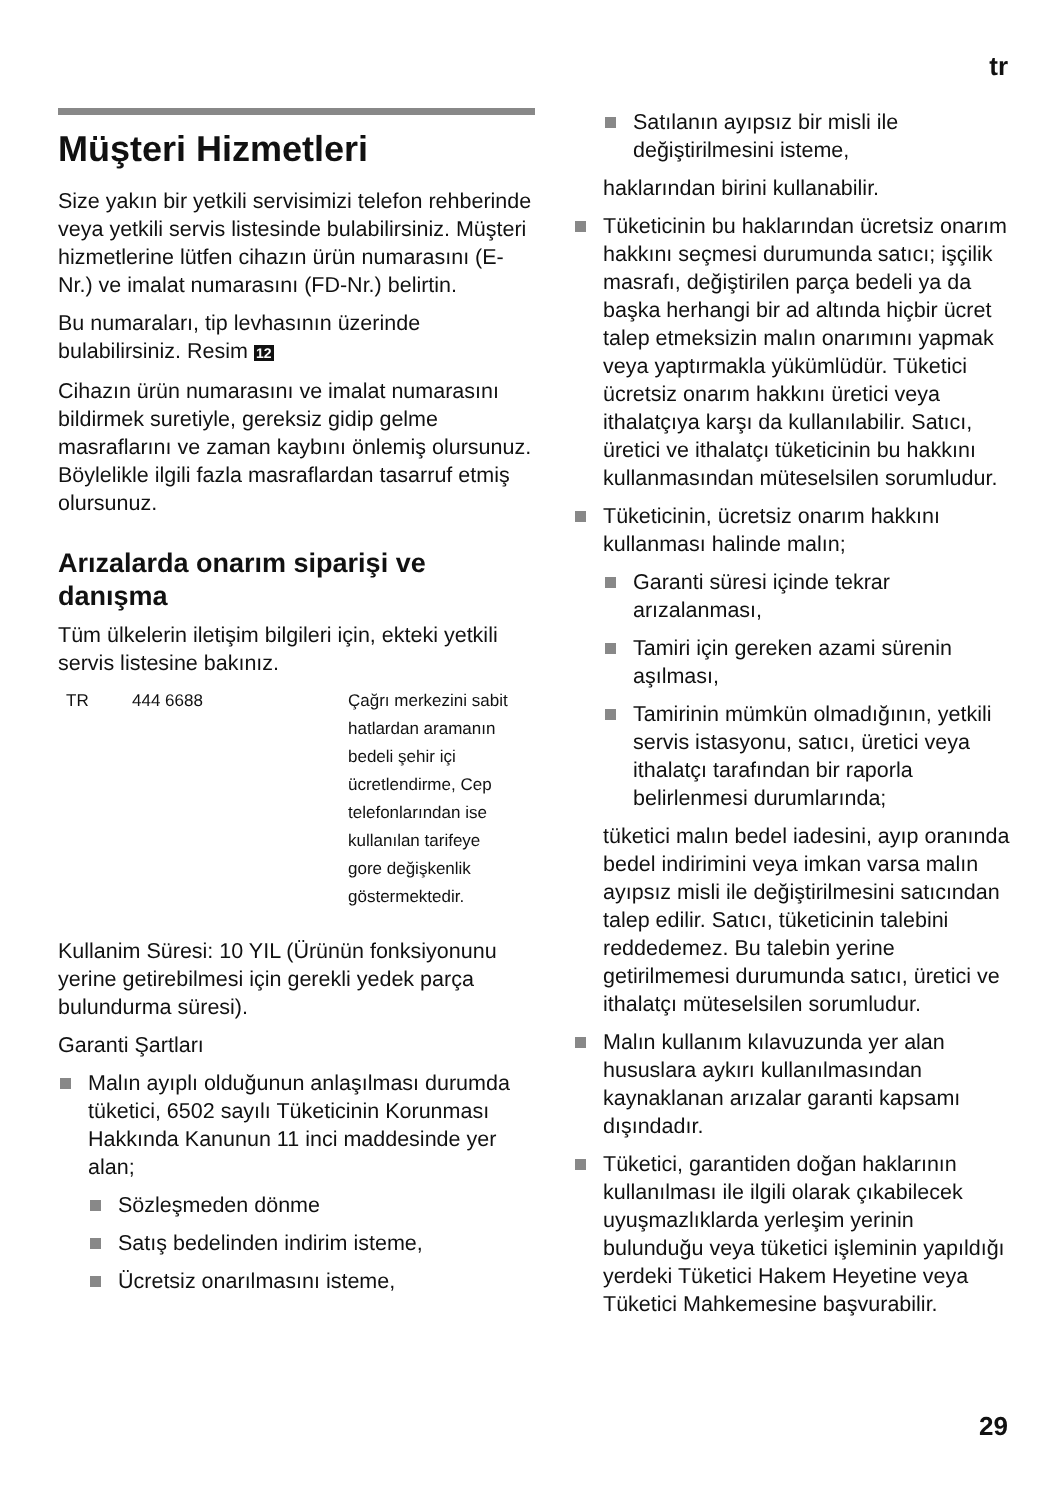tr
Müşteri Hizmetleri
Size yakın bir yetkili servisimizi telefon rehberinde veya yetkili servis listesinde bulabilirsiniz. Müşteri hizmetlerine lütfen cihazın ürün numarasını (E-Nr.) ve imalat numarasını (FD-Nr.) belirtin.
Bu numaraları, tip levhasının üzerinde bulabilirsiniz. Resim 12
Cihazın ürün numarasını ve imalat numarasını bildirmek suretiyle, gereksiz gidip gelme masraflarını ve zaman kaybını önlemiş olursunuz. Böylelikle ilgili fazla masraflardan tasarruf etmiş olursunuz.
Arızalarda onarım siparişi ve danışma
Tüm ülkelerin iletişim bilgileri için, ekteki yetkili servis listesine bakınız.
| TR | 444 6688 | Çağrı merkezini sabit hatlardan aramanın bedeli şehir içi ücretlendirme, Cep telefonlarından ise kullanılan tarifeye gore değişkenlik göstermektedir. |
Kullanim Süresi: 10 YIL (Ürünün fonksiyonunu yerine getirebilmesi için gerekli yedek parça bulundurma süresi).
Garanti Şartları
Malın ayıplı olduğunun anlaşılması durumda tüketici, 6502 sayılı Tüketicinin Korunması Hakkında Kanunun 11 inci maddesinde yer alan;
Sözleşmeden dönme
Satış bedelinden indirim isteme,
Ücretsiz onarılmasını isteme,
Satılanın ayıpsız bir misli ile değiştirilmesini isteme,
haklarından birini kullanabilir.
Tüketicinin bu haklarından ücretsiz onarım hakkını seçmesi durumunda satıcı; işçilik masrafı, değiştirilen parça bedeli ya da başka herhangi bir ad altında hiçbir ücret talep etmeksizin malın onarımını yapmak veya yaptırmakla yükümlüdür. Tüketici ücretsiz onarım hakkını üretici veya ithalatçıya karşı da kullanılabilir. Satıcı, üretici ve ithalatçı tüketicinin bu hakkını kullanmasından müteselsilen sorumludur.
Tüketicinin, ücretsiz onarım hakkını kullanması halinde malın;
Garanti süresi içinde tekrar arızalanması,
Tamiri için gereken azami sürenin aşılması,
Tamirinin mümkün olmadığının, yetkili servis istasyonu, satıcı, üretici veya ithalatçı tarafından bir raporla belirlenmesi durumlarında;
tüketici malın bedel iadesini, ayıp oranında bedel indirimini veya imkan varsa malın ayıpsız misli ile değiştirilmesini satıcından talep edilir. Satıcı, tüketicinin talebini reddedemez. Bu talebin yerine getirilmemesi durumunda satıcı, üretici ve ithalatçı müteselsilen sorumludur.
Malın kullanım kılavuzunda yer alan hususlara aykırı kullanılmasından kaynaklanan arızalar garanti kapsamı dışındadır.
Tüketici, garantiden doğan haklarının kullanılması ile ilgili olarak çıkabilecek uyuşmazlıklarda yerleşim yerinin bulunduğu veya tüketici işleminin yapıldığı yerdeki Tüketici Hakem Heyetine veya Tüketici Mahkemesine başvurabilir.
29